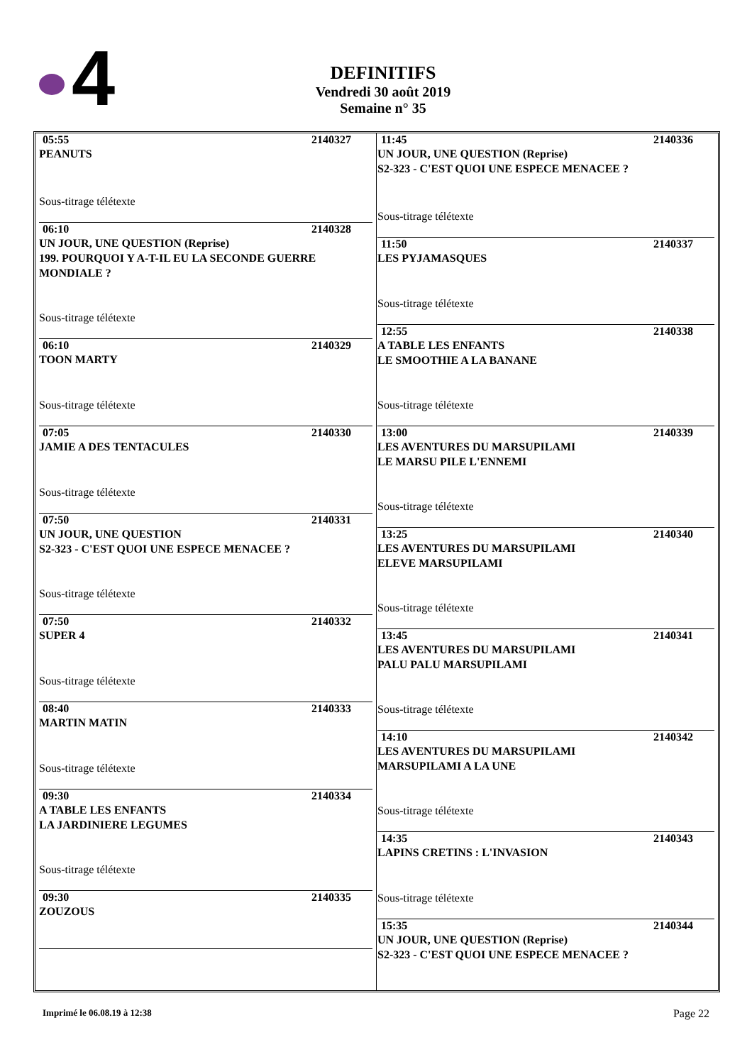4
DEFINITIFS
Vendredi 30 août 2019
Semaine n° 35
05:55 2140327
PEANUTS
Sous-titrage télétexte
06:10 2140328
UN JOUR, UNE QUESTION (Reprise)
199. POURQUOI Y A-T-IL EU LA SECONDE GUERRE MONDIALE ?
Sous-titrage télétexte
06:10 2140329
TOON MARTY
Sous-titrage télétexte
07:05 2140330
JAMIE A DES TENTACULES
Sous-titrage télétexte
07:50 2140331
UN JOUR, UNE QUESTION
S2-323 - C'EST QUOI UNE ESPECE MENACEE ?
Sous-titrage télétexte
07:50 2140332
SUPER 4
Sous-titrage télétexte
08:40 2140333
MARTIN MATIN
Sous-titrage télétexte
09:30 2140334
A TABLE LES ENFANTS
LA JARDINIERE LEGUMES
Sous-titrage télétexte
09:30 2140335
ZOUZOUS
11:45 2140336
UN JOUR, UNE QUESTION (Reprise)
S2-323 - C'EST QUOI UNE ESPECE MENACEE ?
Sous-titrage télétexte
11:50 2140337
LES PYJAMASQUES
Sous-titrage télétexte
12:55 2140338
A TABLE LES ENFANTS
LE SMOOTHIE A LA BANANE
Sous-titrage télétexte
13:00 2140339
LES AVENTURES DU MARSUPILAMI
LE MARSU PILE L'ENNEMI
Sous-titrage télétexte
13:25 2140340
LES AVENTURES DU MARSUPILAMI
ELEVE MARSUPILAMI
Sous-titrage télétexte
13:45 2140341
LES AVENTURES DU MARSUPILAMI
PALU PALU MARSUPILAMI
Sous-titrage télétexte
14:10 2140342
LES AVENTURES DU MARSUPILAMI
MARSUPILAMI A LA UNE
Sous-titrage télétexte
14:35 2140343
LAPINS CRETINS : L'INVASION
Sous-titrage télétexte
15:35 2140344
UN JOUR, UNE QUESTION (Reprise)
S2-323 - C'EST QUOI UNE ESPECE MENACEE ?
Imprimé le 06.08.19 à 12:38 Page 22